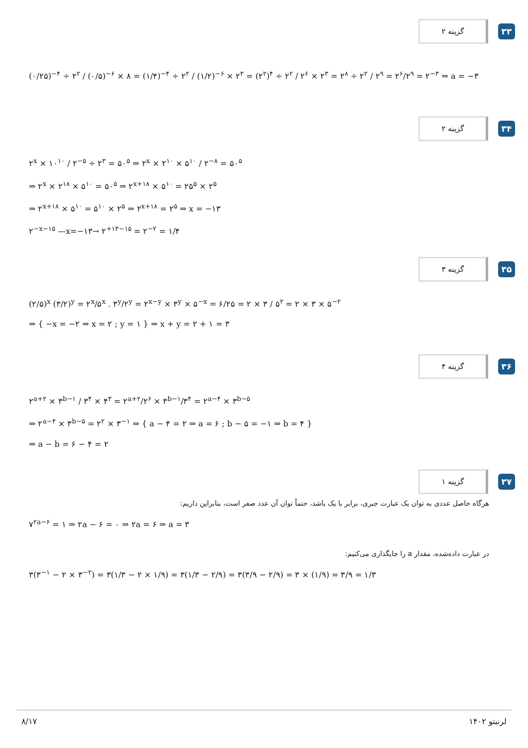گزینه ۲
۳۳
(۰/۲۵)<sup>−۴</sup> ÷ ۲<sup>۲</sup> / (۰/۵)<sup>−۶</sup> × ۸ = (۱/۴)<sup>−۴</sup> ÷ ۲<sup>۲</sup> / (۱/۲)<sup>−۶</sup> × ۲<sup>۳</sup> = (۲<sup>۲</sup>)<sup>۴</sup> ÷ ۲<sup>۲</sup> / ۲<sup>۶</sup> × ۲<sup>۳</sup> = ۲<sup>۸</sup> ÷ ۲<sup>۲</sup> / ۲<sup>۹</sup> = ۲<sup>۶</sup>/۲<sup>۹</sup> = ۲<sup>−۳</sup> ⇒ a = −۳
گزینه ۲
۳۴
۲<sup>x</sup> × ۱۰<sup>۱۰</sup> / ۲<sup>−۵</sup> ÷ ۲<sup>۳</sup> = ۵۰<sup>۵</sup> ⇒ ۲<sup>x</sup> × ۲<sup>۱۰</sup> × ۵<sup>۱۰</sup> / ۲<sup>−۸</sup> = ۵۰<sup>۵</sup>
⇒ ۲<sup>x</sup> × ۲<sup>۱۸</sup> × ۵<sup>۱۰</sup> = ۵۰<sup>۵</sup> ⇒ ۲<sup>x+۱۸</sup> × ۵<sup>۱۰</sup> = ۲۵<sup>۵</sup> × ۲<sup>۵</sup>
⇒ ۲<sup>x+۱۸</sup> × ۵<sup>۱۰</sup> = ۵<sup>۱۰</sup> × ۲<sup>۵</sup> ⇒ ۲<sup>x+۱۸</sup> = ۲<sup>۵</sup> ⇒ x = −۱۳
۲<sup>−x−۱۵</sup> —x=−۱۳→ ۲<sup>+۱۳−۱۵</sup> = ۲<sup>−۲</sup> = ۱/۴
گزینه ۳
۳۵
(۲/۵)<sup>x</sup> (۳/۲)<sup>y</sup> = ۲<sup>x</sup>/۵<sup>x</sup> . ۳<sup>y</sup>/۲<sup>y</sup> = ۲<sup>x−y</sup> × ۳<sup>y</sup> × ۵<sup>−x</sup> = ۶/۲۵ = ۲ × ۳ / ۵<sup>۲</sup> = ۲ × ۳ × ۵<sup>−۲</sup>
⇒ { −x = −۲ ⇒ x = ۲ ; y = ۱ } ⇒ x + y = ۲ + ۱ = ۳
گزینه ۴
۳۶
۲<sup>a+۲</sup> × ۳<sup>b−۱</sup> / ۳<sup>۴</sup> × ۴<sup>۳</sup> = ۲<sup>a+۲</sup>/۲<sup>۶</sup> × ۳<sup>b−۱</sup>/۳<sup>۴</sup> = ۲<sup>a−۴</sup> × ۳<sup>b−۵</sup>
⇒ ۲<sup>a−۴</sup> × ۳<sup>b−۵</sup> = ۲<sup>۲</sup> × ۳<sup>−۱</sup> ⇒ { a − ۴ = ۲ ⇒ a = ۶ ; b − ۵ = −۱ ⇒ b = ۴ }
⇒ a − b = ۶ − ۴ = ۲
گزینه ۱
۳۷
هرگاه حاصل عددی به توان یک عبارت جبری، برابر با یک باشد، حتماً توان آن عدد صفر است، بنابراین داریم:
۷<sup>۲a−۶</sup> = ۱ ⇒ ۲a − ۶ = ۰ ⇒ ۲a = ۶ ⇒ a = ۳
در عبارت داده‌شده، مقدار a را جایگذاری می‌کنیم:
۳(۳<sup>−۱</sup> − ۲ × ۳<sup>−۲</sup>) = ۳(۱/۳ − ۲ × ۱/۹) = ۳(۱/۳ − ۲/۹) = ۳(۳/۹ − ۲/۹) = ۳ × (۱/۹) = ۳/۹ = ۱/۳
۸/۱۷ لرنیتو ۱۴۰۲